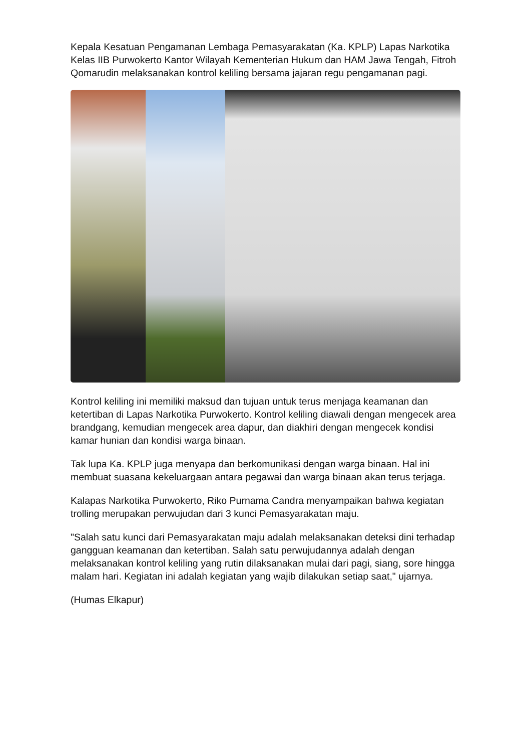Kepala Kesatuan Pengamanan Lembaga Pemasyarakatan (Ka. KPLP) Lapas Narkotika Kelas IIB Purwokerto Kantor Wilayah Kementerian Hukum dan HAM Jawa Tengah, Fitroh Qomarudin melaksanakan kontrol keliling bersama jajaran regu pengamanan pagi.
Kontrol keliling ini memiliki maksud dan tujuan untuk terus menjaga keamanan dan ketertiban di Lapas Narkotika Purwokerto. Kontrol keliling diawali dengan mengecek area brandgang, kemudian mengecek area dapur, dan diakhiri dengan mengecek kondisi kamar hunian dan kondisi warga binaan.
Tak lupa Ka. KPLP juga menyapa dan berkomunikasi dengan warga binaan. Hal ini membuat suasana kekeluargaan antara pegawai dan warga binaan akan terus terjaga.
Kalapas Narkotika Purwokerto, Riko Purnama Candra menyampaikan bahwa kegiatan trolling merupakan perwujudan dari 3 kunci Pemasyarakatan maju.
"Salah satu kunci dari Pemasyarakatan maju adalah melaksanakan deteksi dini terhadap gangguan keamanan dan ketertiban. Salah satu perwujudannya adalah dengan melaksanakan kontrol keliling yang rutin dilaksanakan mulai dari pagi, siang, sore hingga malam hari. Kegiatan ini adalah kegiatan yang wajib dilakukan setiap saat," ujarnya.
(Humas Elkapur)